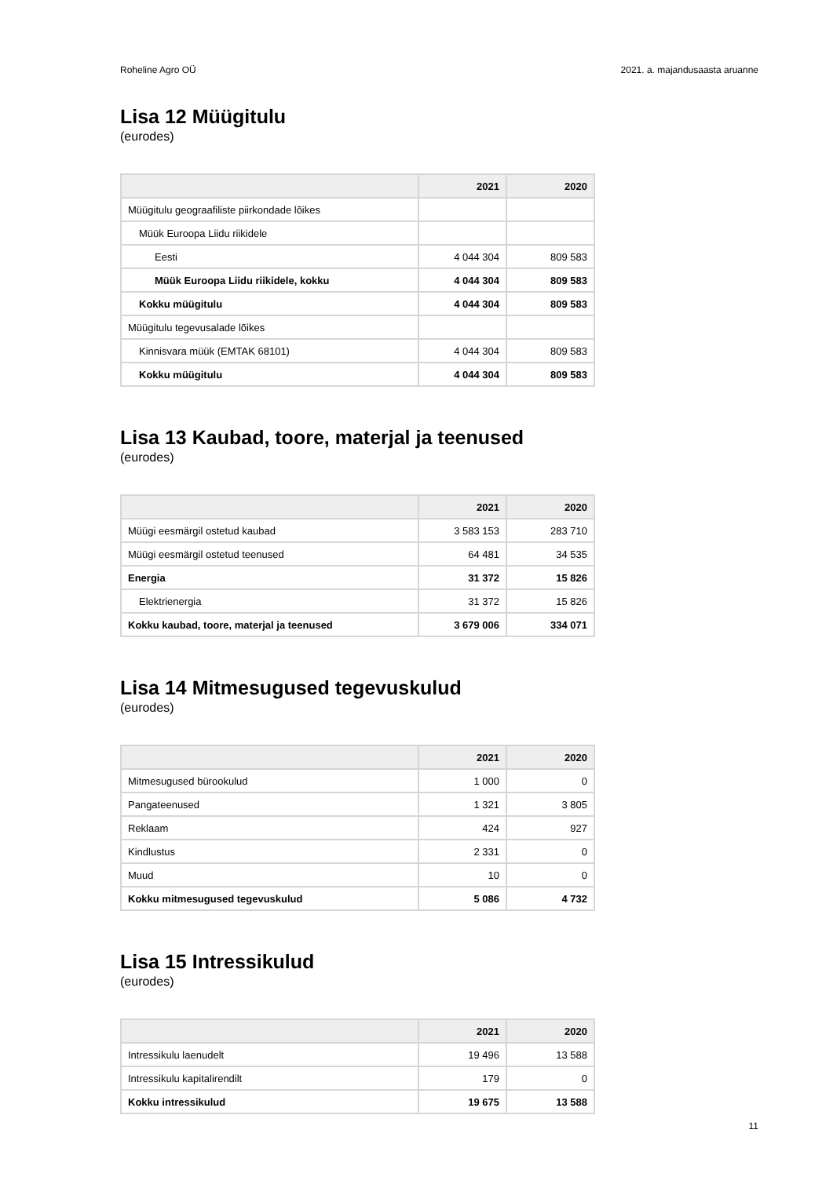Roheline Agro OÜ 2021. a. majandusaasta aruanne
Lisa 12 Müügitulu
(eurodes)
| | 2021 | 2020 |
| --- | --- | --- |
| Müügitulu geograafiliste piirkondade lõikes | | |
| Müük Euroopa Liidu riikidele | | |
| Eesti | 4 044 304 | 809 583 |
| Müük Euroopa Liidu riikidele, kokku | 4 044 304 | 809 583 |
| Kokku müügitulu | 4 044 304 | 809 583 |
| Müügitulu tegevusalade lõikes | | |
| Kinnisvara müük (EMTAK 68101) | 4 044 304 | 809 583 |
| Kokku müügitulu | 4 044 304 | 809 583 |
Lisa 13 Kaubad, toore, materjal ja teenused
(eurodes)
| | 2021 | 2020 |
| --- | --- | --- |
| Müügi eesmärgil ostetud kaubad | 3 583 153 | 283 710 |
| Müügi eesmärgil ostetud teenused | 64 481 | 34 535 |
| Energia | 31 372 | 15 826 |
| Elektrienergia | 31 372 | 15 826 |
| Kokku kaubad, toore, materjal ja teenused | 3 679 006 | 334 071 |
Lisa 14 Mitmesugused tegevuskulud
(eurodes)
| | 2021 | 2020 |
| --- | --- | --- |
| Mitmesugused bürookulud | 1 000 | 0 |
| Pangateenused | 1 321 | 3 805 |
| Reklaam | 424 | 927 |
| Kindlustus | 2 331 | 0 |
| Muud | 10 | 0 |
| Kokku mitmesugused tegevuskulud | 5 086 | 4 732 |
Lisa 15 Intressikulud
(eurodes)
| | 2021 | 2020 |
| --- | --- | --- |
| Intressikulu laenudelt | 19 496 | 13 588 |
| Intressikulu kapitalirendilt | 179 | 0 |
| Kokku intressikulud | 19 675 | 13 588 |
11